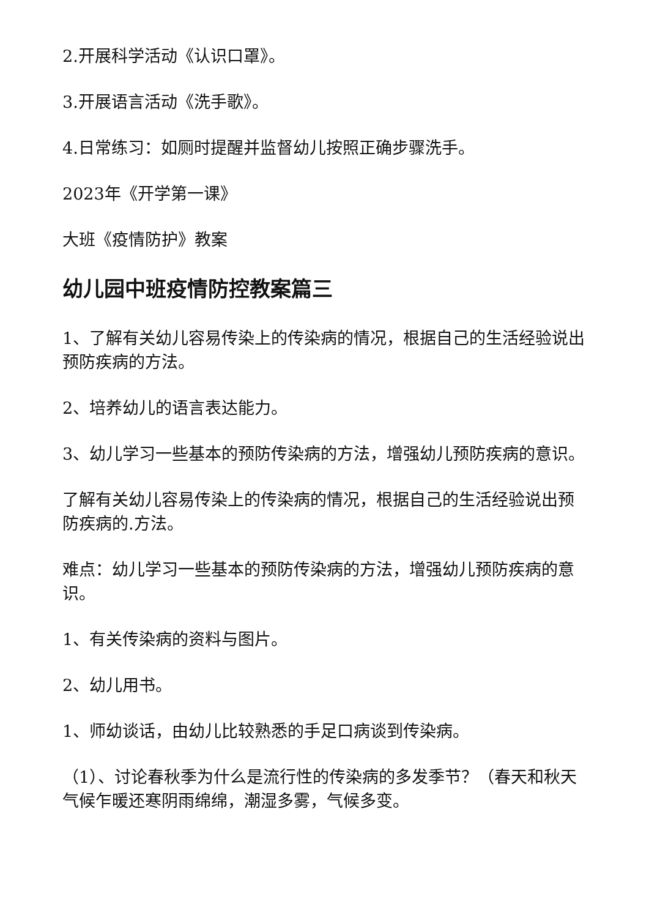2.开展科学活动《认识口罩》。
3.开展语言活动《洗手歌》。
4.日常练习：如厕时提醒并监督幼儿按照正确步骤洗手。
2023年《开学第一课》
大班《疫情防护》教案
幼儿园中班疫情防控教案篇三
1、了解有关幼儿容易传染上的传染病的情况，根据自己的生活经验说出预防疾病的方法。
2、培养幼儿的语言表达能力。
3、幼儿学习一些基本的预防传染病的方法，增强幼儿预防疾病的意识。
了解有关幼儿容易传染上的传染病的情况，根据自己的生活经验说出预防疾病的.方法。
难点：幼儿学习一些基本的预防传染病的方法，增强幼儿预防疾病的意识。
1、有关传染病的资料与图片。
2、幼儿用书。
1、师幼谈话，由幼儿比较熟悉的手足口病谈到传染病。
（1）、讨论春秋季为什么是流行性的传染病的多发季节？（春天和秋天气候乍暖还寒阴雨绵绵，潮湿多雾，气候多变。